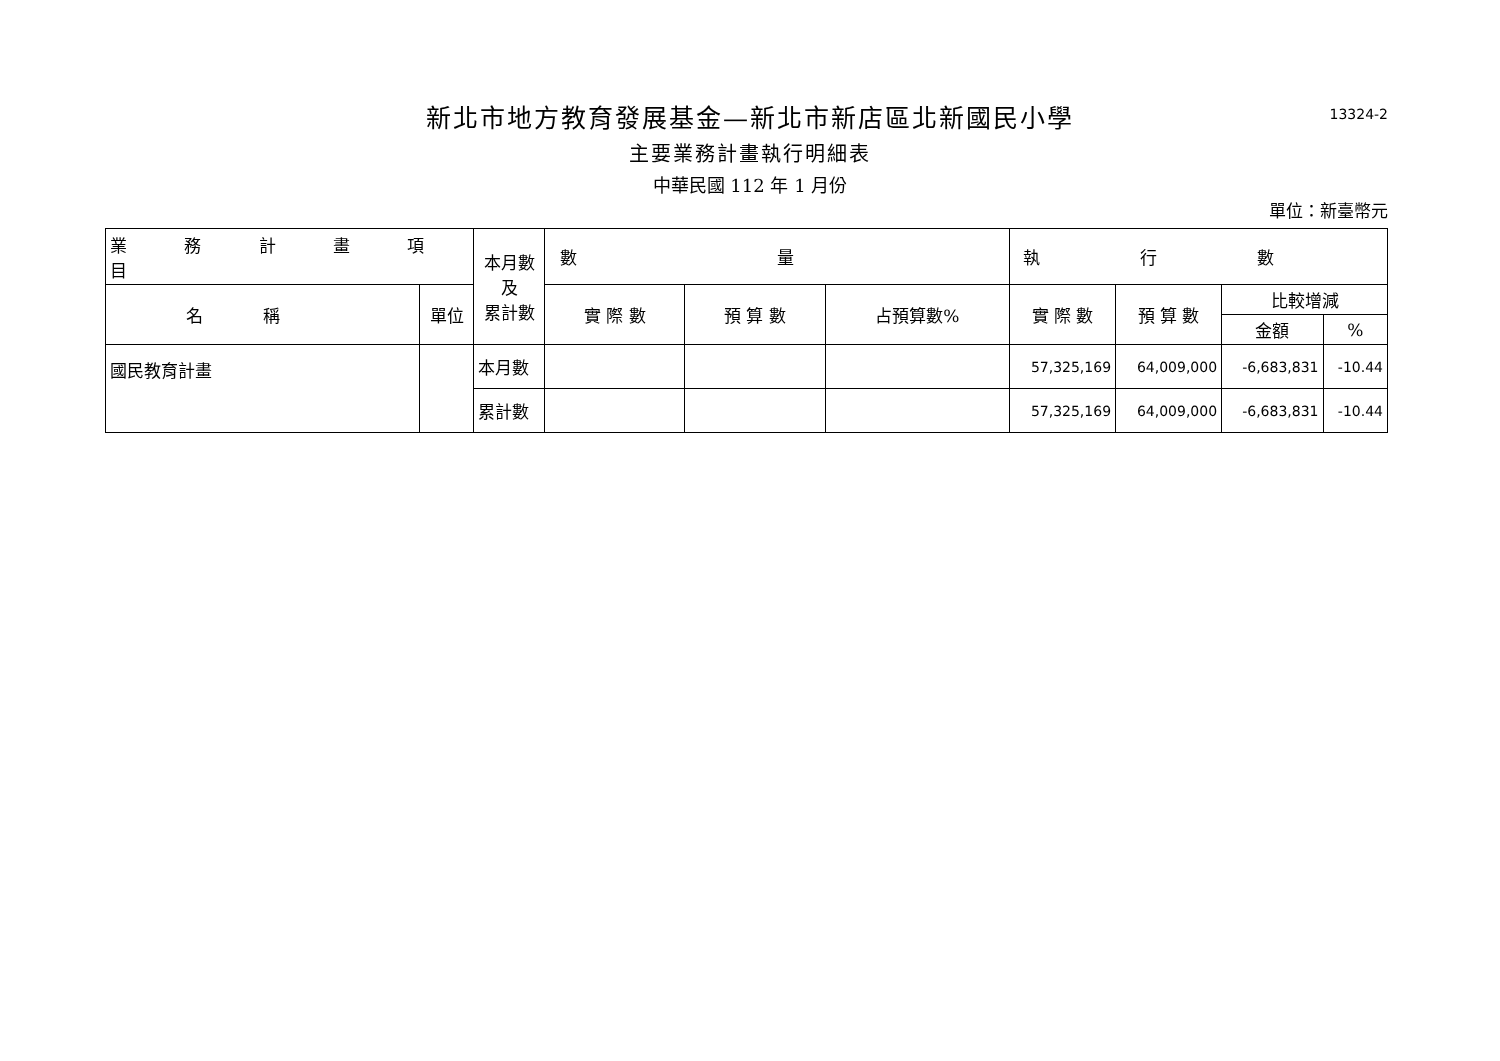13324-2
新北市地方教育發展基金—新北市新店區北新國民小學
主要業務計畫執行明細表
中華民國 112 年 1 月份
單位：新臺幣元
| 業務計畫項目 | | 本月數 及 累計數 | 數量 | | | 執行數 | | | |
| --- | --- | --- | --- | --- | --- | --- | --- | --- | --- |
| 名稱 | 單位 | | 實 際 數 | 預 算 數 | 占預算數% | 實 際 數 | 預 算 數 | 比較增減 | |
| | | | | | | | | 金額 | % |
| 國民教育計畫 | | 本月數 | | | | 57,325,169 | 64,009,000 | -6,683,831 | -10.44 |
| | | 累計數 | | | | 57,325,169 | 64,009,000 | -6,683,831 | -10.44 |